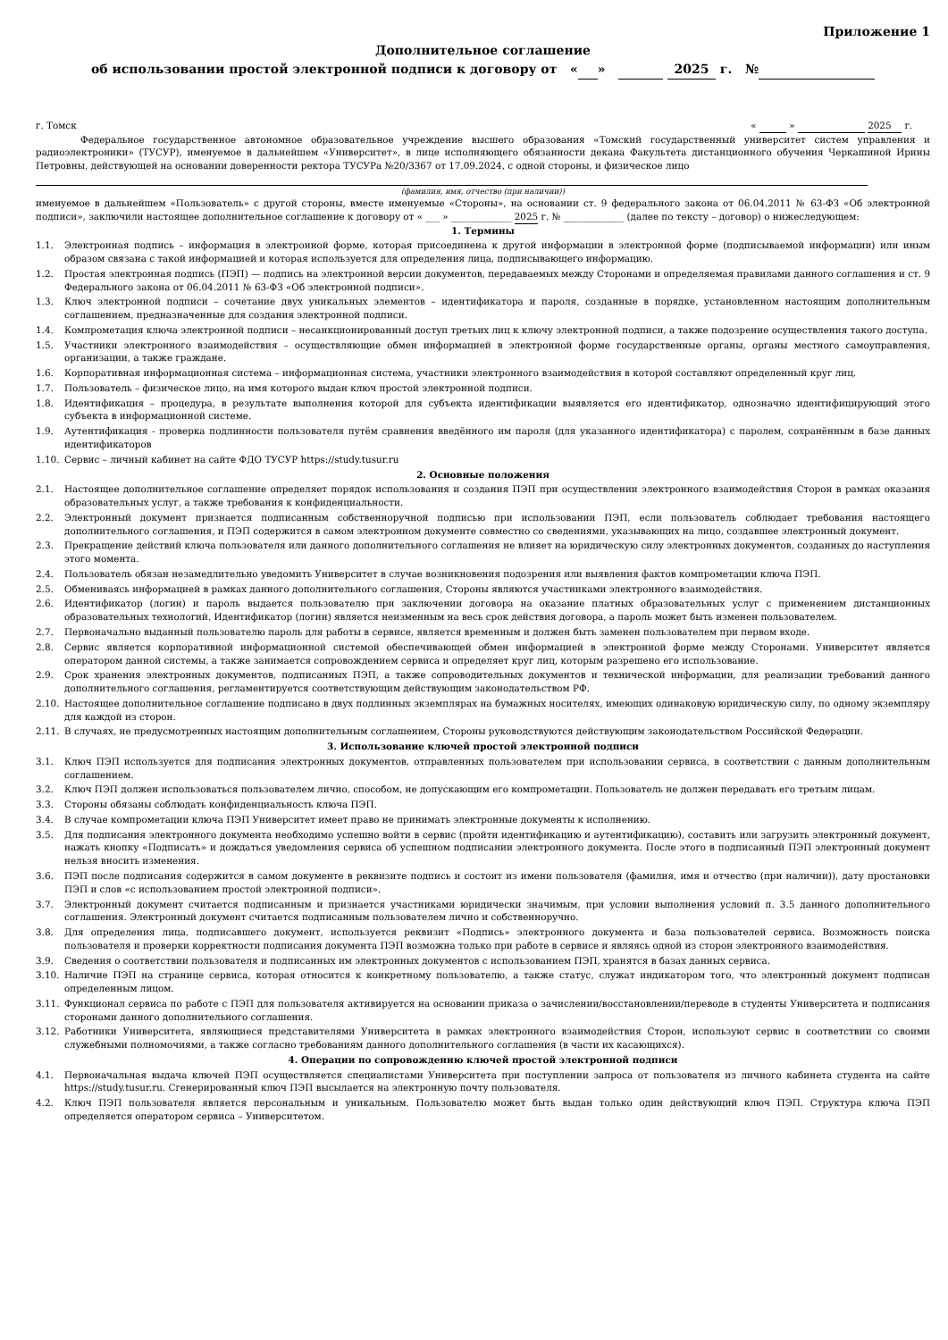Приложение 1
Дополнительное соглашение
об использовании простой электронной подписи к договору от « » 2025 г. №
г. Томск « » 2025 г.
Федеральное государственное автономное образовательное учреждение высшего образования «Томский государственный университет систем управления и радиоэлектроники» (ТУСУР), именуемое в дальнейшем «Университет», в лице исполняющего обязанности декана Факультета дистанционного обучения Черкашиной Ирины Петровны, действующей на основании доверенности ректора ТУСУРа №20/3367 от 17.09.2024, с одной стороны, и физическое лицо
(фамилия, имя, отчество (при наличии))
именуемое в дальнейшем «Пользователь» с другой стороны, вместе именуемые «Стороны», на основании ст. 9 федерального закона от 06.04.2011 № 63-ФЗ «Об электронной подписи», заключили настоящее дополнительное соглашение к договору от « ___ » _____________ 2025 г. № _____________ (далее по тексту – договор) о нижеследующем:
1. Термины
1.1. Электронная подпись – информация в электронной форме, которая присоединена к другой информации в электронной форме (подписываемой информации) или иным образом связана с такой информацией и которая используется для определения лица, подписывающего информацию.
1.2. Простая электронная подпись (ПЭП) — подпись на электронной версии документов, передаваемых между Сторонами и определяемая правилами данного соглашения и ст. 9 Федерального закона от 06.04.2011 № 63-ФЗ «Об электронной подписи».
1.3. Ключ электронной подписи – сочетание двух уникальных элементов – идентификатора и пароля, созданные в порядке, установленном настоящим дополнительным соглашением, предназначенные для создания электронной подписи.
1.4. Компрометация ключа электронной подписи – несанкционированный доступ третьих лиц к ключу электронной подписи, а также подозрение осуществления такого доступа.
1.5. Участники электронного взаимодействия – осуществляющие обмен информацией в электронной форме государственные органы, органы местного самоуправления, организации, а также граждане.
1.6. Корпоративная информационная система – информационная система, участники электронного взаимодействия в которой составляют определенный круг лиц.
1.7. Пользователь – физическое лицо, на имя которого выдан ключ простой электронной подписи.
1.8. Идентификация – процедура, в результате выполнения которой для субъекта идентификации выявляется его идентификатор, однозначно идентифицирующий этого субъекта в информационной системе.
1.9. Аутентификация - проверка подлинности пользователя путём сравнения введённого им пароля (для указанного идентификатора) с паролем, сохранённым в базе данных идентификаторов
1.10. Сервис – личный кабинет на сайте ФДО ТУСУР https://study.tusur.ru
2. Основные положения
2.1. Настоящее дополнительное соглашение определяет порядок использования и создания ПЭП при осуществлении электронного взаимодействия Сторон в рамках оказания образовательных услуг, а также требования к конфиденциальности.
2.2. Электронный документ признается подписанным собственноручной подписью при использовании ПЭП, если пользователь соблюдает требования настоящего дополнительного соглашения, и ПЭП содержится в самом электронном документе совместно со сведениями, указывающих на лицо, создавшее электронный документ.
2.3. Прекращение действий ключа пользователя или данного дополнительного соглашения не влияет на юридическую силу электронных документов, созданных до наступления этого момента.
2.4. Пользователь обязан незамедлительно уведомить Университет в случае возникновения подозрения или выявления фактов компрометации ключа ПЭП.
2.5. Обмениваясь информацией в рамках данного дополнительного соглашения, Стороны являются участниками электронного взаимодействия.
2.6. Идентификатор (логин) и пароль выдается пользователю при заключении договора на оказание платных образовательных услуг с применением дистанционных образовательных технологий. Идентификатор (логин) является неизменным на весь срок действия договора, а пароль может быть изменен пользователем.
2.7. Первоначально выданный пользователю пароль для работы в сервисе, является временным и должен быть заменен пользователем при первом входе.
2.8. Сервис является корпоративной информационной системой обеспечивающей обмен информацией в электронной форме между Сторонами. Университет является оператором данной системы, а также занимается сопровождением сервиса и определяет круг лиц, которым разрешено его использование.
2.9. Срок хранения электронных документов, подписанных ПЭП, а также сопроводительных документов и технической информации, для реализации требований данного дополнительного соглашения, регламентируется соответствующим действующим законодательством РФ.
2.10. Настоящее дополнительное соглашение подписано в двух подлинных экземплярах на бумажных носителях, имеющих одинаковую юридическую силу, по одному экземпляру для каждой из сторон.
2.11. В случаях, не предусмотренных настоящим дополнительным соглашением, Стороны руководствуются действующим законодательством Российской Федерации.
3. Использование ключей простой электронной подписи
3.1. Ключ ПЭП используется для подписания электронных документов, отправленных пользователем при использовании сервиса, в соответствии с данным дополнительным соглашением.
3.2. Ключ ПЭП должен использоваться пользователем лично, способом, не допускающим его компрометации. Пользователь не должен передавать его третьим лицам.
3.3. Стороны обязаны соблюдать конфиденциальность ключа ПЭП.
3.4. В случае компрометации ключа ПЭП Университет имеет право не принимать электронные документы к исполнению.
3.5. Для подписания электронного документа необходимо успешно войти в сервис (пройти идентификацию и аутентификацию), составить или загрузить электронный документ, нажать кнопку «Подписать» и дождаться уведомления сервиса об успешном подписании электронного документа. После этого в подписанный ПЭП электронный документ нельзя вносить изменения.
3.6. ПЭП после подписания содержится в самом документе в реквизите подпись и состоит из имени пользователя (фамилия, имя и отчество (при наличии)), дату простановки ПЭП и слов «с использованием простой электронной подписи».
3.7. Электронный документ считается подписанным и признается участниками юридически значимым, при условии выполнения условий п. 3.5 данного дополнительного соглашения. Электронный документ считается подписанным пользователем лично и собственноручно.
3.8. Для определения лица, подписавшего документ, используется реквизит «Подпись» электронного документа и база пользователей сервиса. Возможность поиска пользователя и проверки корректности подписания документа ПЭП возможна только при работе в сервисе и являясь одной из сторон электронного взаимодействия.
3.9. Сведения о соответствии пользователя и подписанных им электронных документов с использованием ПЭП, хранятся в базах данных сервиса.
3.10. Наличие ПЭП на странице сервиса, которая относится к конкретному пользователю, а также статус, служат индикатором того, что электронный документ подписан определенным лицом.
3.11. Функционал сервиса по работе с ПЭП для пользователя активируется на основании приказа о зачислении/восстановлении/переводе в студенты Университета и подписания сторонами данного дополнительного соглашения.
3.12. Работники Университета, являющиеся представителями Университета в рамках электронного взаимодействия Сторон, используют сервис в соответствии со своими служебными полномочиями, а также согласно требованиям данного дополнительного соглашения (в части их касающихся).
4. Операции по сопровождению ключей простой электронной подписи
4.1. Первоначальная выдача ключей ПЭП осуществляется специалистами Университета при поступлении запроса от пользователя из личного кабинета студента на сайте https://study.tusur.ru. Сгенерированный ключ ПЭП высылается на электронную почту пользователя.
4.2. Ключ ПЭП пользователя является персональным и уникальным. Пользователю может быть выдан только один действующий ключ ПЭП. Структура ключа ПЭП определяется оператором сервиса – Университетом.